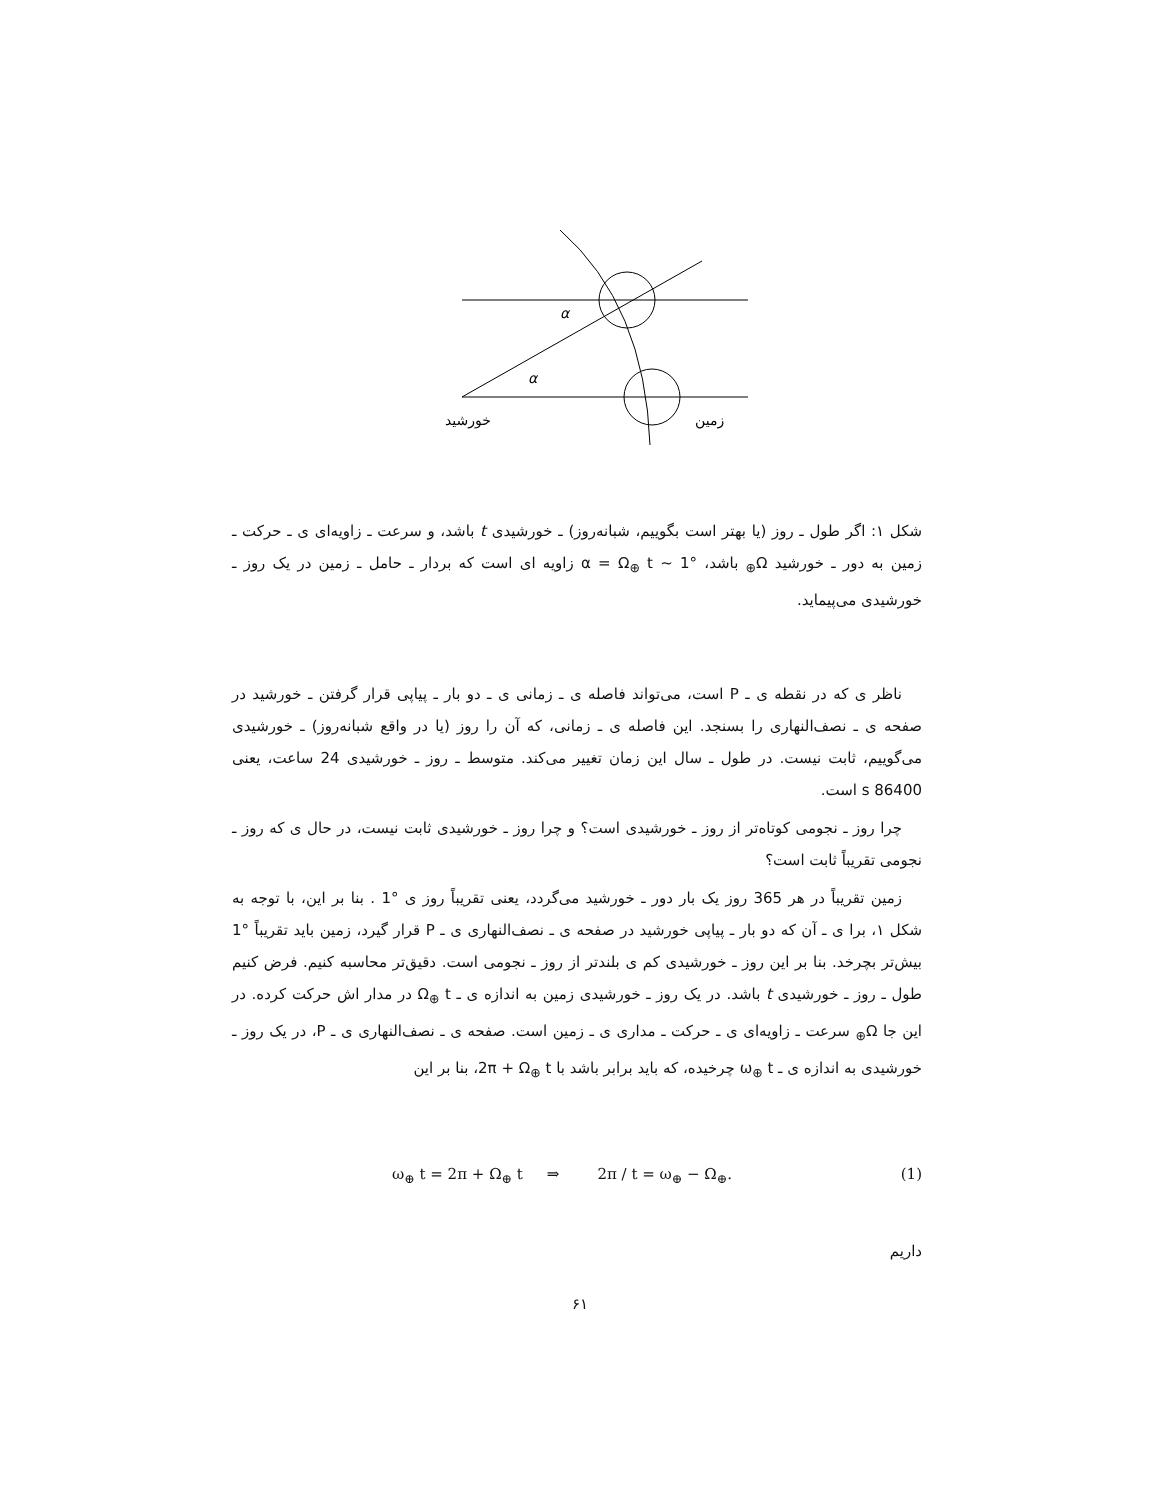α
α
خورشید
زمین
شکل ۱: اگر طول ـ روز (یا بهتر است بگوییم، شبانه‌روز) ـ خورشیدی t باشد، و سرعت ـ زاویه‌ای ی ـ حرکت ـ زمین به دور ـ خورشید Ω<sub>⊕</sub> باشد، α = Ω<sub>⊕</sub> t ∼ 1° زاویه ای است که بردار ـ حامل ـ زمین در یک روز ـ خورشیدی می‌پیماید.
ناظر ی که در نقطه ی ـ P است، می‌تواند فاصله ی ـ زمانی ی ـ دو بار ـ پیاپی قرار گرفتن ـ خورشید در صفحه ی ـ نصف‌النهاری را بسنجد. این فاصله ی ـ زمانی، که آن را روز (یا در واقع شبانه‌روز) ـ خورشیدی می‌گوییم، ثابت نیست. در طول ـ سال این زمان تغییر می‌کند. متوسط ـ روز ـ خورشیدی 24 ساعت، یعنی 86400 s است.
چرا روز ـ نجومی کوتاه‌تر از روز ـ خورشیدی است؟ و چرا روز ـ خورشیدی ثابت نیست، در حال ی که روز ـ نجومی تقریباً ثابت است؟
زمین تقریباً در هر 365 روز یک بار دور ـ خورشید می‌گردد، یعنی تقریباً روز ی °1 . بنا بر این، با توجه به شکل ۱، برا ی ـ آن که دو بار ـ پیاپی خورشید در صفحه ی ـ نصف‌النهاری ی ـ P قرار گیرد، زمین باید تقریباً °1 بیش‌تر بچرخد. بنا بر این روز ـ خورشیدی کم ی بلندتر از روز ـ نجومی است. دقیق‌تر محاسبه کنیم. فرض کنیم طول ـ روز ـ خورشیدی t باشد. در یک روز ـ خورشیدی زمین به اندازه ی ـ Ω<sub>⊕</sub> t در مدار اش حرکت کرده. در این جا Ω<sub>⊕</sub> سرعت ـ زاویه‌ای ی ـ حرکت ـ مداری ی ـ زمین است. صفحه ی ـ نصف‌النهاری ی ـ P، در یک روز ـ خورشیدی به اندازه ی ـ ω<sub>⊕</sub> t چرخیده، که باید برابر باشد با 2π + Ω<sub>⊕</sub> t، بنا بر این
ω<sub>⊕</sub> t = 2π + Ω<sub>⊕</sub> t ⇒ 2π / t = ω<sub>⊕</sub> − Ω<sub>⊕</sub>. (1)
داریم
۶۱